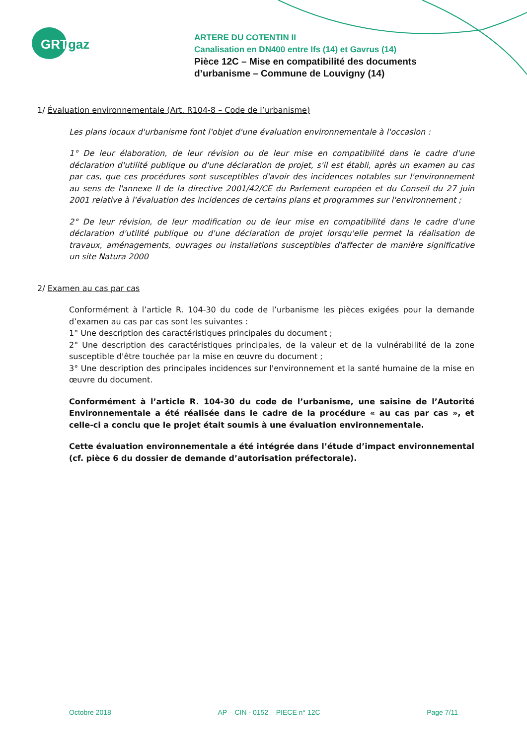GRTgaz
ARTERE DU COTENTIN II
Canalisation en DN400 entre Ifs (14) et Gavrus (14)
Pièce 12C – Mise en compatibilité des documents
d’urbanisme – Commune de Louvigny (14)
1/ Évaluation environnementale (Art. R104-8 – Code de l’urbanisme)
Les plans locaux d'urbanisme font l'objet d'une évaluation environnementale à l'occasion :
1° De leur élaboration, de leur révision ou de leur mise en compatibilité dans le cadre d'une déclaration d'utilité publique ou d'une déclaration de projet, s'il est établi, après un examen au cas par cas, que ces procédures sont susceptibles d'avoir des incidences notables sur l'environnement au sens de l'annexe II de la directive 2001/42/CE du Parlement européen et du Conseil du 27 juin 2001 relative à l'évaluation des incidences de certains plans et programmes sur l'environnement ;
2° De leur révision, de leur modification ou de leur mise en compatibilité dans le cadre d'une déclaration d'utilité publique ou d'une déclaration de projet lorsqu'elle permet la réalisation de travaux, aménagements, ouvrages ou installations susceptibles d'affecter de manière significative un site Natura 2000
2/ Examen au cas par cas
Conformément à l’article R. 104-30 du code de l’urbanisme les pièces exigées pour la demande d’examen au cas par cas sont les suivantes :
1° Une description des caractéristiques principales du document ;
2° Une description des caractéristiques principales, de la valeur et de la vulnérabilité de la zone susceptible d'être touchée par la mise en œuvre du document ;
3° Une description des principales incidences sur l'environnement et la santé humaine de la mise en œuvre du document.
Conformément à l’article R. 104-30 du code de l’urbanisme, une saisine de l’Autorité Environnementale a été réalisée dans le cadre de la procédure « au cas par cas », et celle-ci a conclu que le projet était soumis à une évaluation environnementale.
Cette évaluation environnementale a été intégrée dans l’étude d’impact environnemental (cf. pièce 6 du dossier de demande d’autorisation préfectorale).
Octobre 2018 AP – CIN - 0152 – PIECE n° 12C Page 7/11